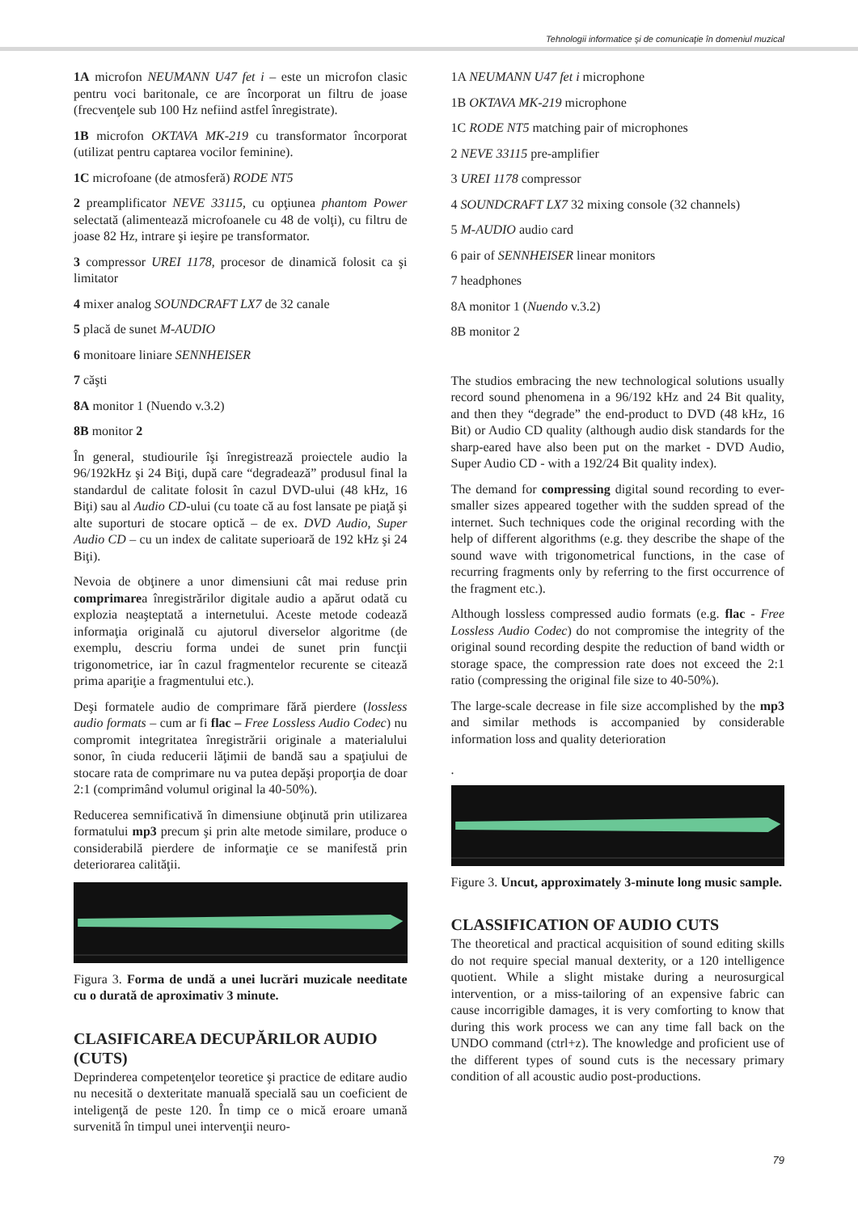Tehnologii informatice şi de comunicaţie în domeniul muzical
1A microfon NEUMANN U47 fet i – este un microfon clasic pentru voci baritonale, ce are încorporat un filtru de joase (frecvenţele sub 100 Hz nefiind astfel înregistrate).
1B microfon OKTAVA MK-219 cu transformator încorporat (utilizat pentru captarea vocilor feminine).
1C microfoane (de atmosferă) RODE NT5
2 preamplificator NEVE 33115, cu opţiunea phantom Power selectată (alimentează microfoanele cu 48 de volţi), cu filtru de joase 82 Hz, intrare şi ieşire pe transformator.
3 compressor UREI 1178, procesor de dinamică folosit ca şi limitator
4 mixer analog SOUNDCRAFT LX7 de 32 canale
5 placă de sunet M-AUDIO
6 monitoare liniare SENNHEISER
7 căşti
8A monitor 1 (Nuendo v.3.2)
8B monitor 2
În general, studiourile îşi înregistrează proiectele audio la 96/192kHz şi 24 Biţi, după care “degradează” produsul final la standardul de calitate folosit în cazul DVD-ului (48 kHz, 16 Biţi) sau al Audio CD-ului (cu toate că au fost lansate pe piaţă şi alte suporturi de stocare optică – de ex. DVD Audio, Super Audio CD – cu un index de calitate superioară de 192 kHz şi 24 Biţi).
Nevoia de obţinere a unor dimensiuni cât mai reduse prin comprimarea înregistrărilor digitale audio a apărut odată cu explozia neaşteptată a internetului. Aceste metode codează informaţia originală cu ajutorul diverselor algoritme (de exemplu, descriu forma undei de sunet prin funcţii trigonometrice, iar în cazul fragmentelor recurente se citează prima apariţie a fragmentului etc.).
Deşi formatele audio de comprimare fără pierdere (lossless audio formats – cum ar fi flac – Free Lossless Audio Codec) nu compromit integritatea înregistrării originale a materialului sonor, în ciuda reducerii lăţimii de bandă sau a spaţiului de stocare rata de comprimare nu va putea depăşi proporţia de doar 2:1 (comprimând volumul original la 40-50%).
Reducerea semnificativă în dimensiune obţinută prin utilizarea formatului mp3 precum şi prin alte metode similare, produce o considerabilă pierdere de informaţie ce se manifestă prin deteriorarea calităţii.
Figura 3. Forma de undă a unei lucrări muzicale needitate cu o durată de aproximativ 3 minute.
CLASIFICAREA DECUPĂRILOR AUDIO (CUTS)
Deprinderea competenţelor teoretice şi practice de editare audio nu necesită o dexteritate manuală specială sau un coeficient de inteligenţă de peste 120. În timp ce o mică eroare umană survenită în timpul unei intervenţii neuro-
1A NEUMANN U47 fet i microphone
1B OKTAVA MK-219 microphone
1C RODE NT5 matching pair of microphones
2 NEVE 33115 pre-amplifier
3 UREI 1178 compressor
4 SOUNDCRAFT LX7 32 mixing console (32 channels)
5 M-AUDIO audio card
6 pair of SENNHEISER linear monitors
7 headphones
8A monitor 1 (Nuendo v.3.2)
8B monitor 2
The studios embracing the new technological solutions usually record sound phenomena in a 96/192 kHz and 24 Bit quality, and then they “degrade” the end-product to DVD (48 kHz, 16 Bit) or Audio CD quality (although audio disk standards for the sharp-eared have also been put on the market - DVD Audio, Super Audio CD - with a 192/24 Bit quality index).
The demand for compressing digital sound recording to ever-smaller sizes appeared together with the sudden spread of the internet. Such techniques code the original recording with the help of different algorithms (e.g. they describe the shape of the sound wave with trigonometrical functions, in the case of recurring fragments only by referring to the first occurrence of the fragment etc.).
Although lossless compressed audio formats (e.g. flac - Free Lossless Audio Codec) do not compromise the integrity of the original sound recording despite the reduction of band width or storage space, the compression rate does not exceed the 2:1 ratio (compressing the original file size to 40-50%).
The large-scale decrease in file size accomplished by the mp3 and similar methods is accompanied by considerable information loss and quality deterioration
.
Figure 3. Uncut, approximately 3-minute long music sample.
CLASSIFICATION OF AUDIO CUTS
The theoretical and practical acquisition of sound editing skills do not require special manual dexterity, or a 120 intelligence quotient. While a slight mistake during a neurosurgical intervention, or a miss-tailoring of an expensive fabric can cause incorrigible damages, it is very comforting to know that during this work process we can any time fall back on the UNDO command (ctrl+z). The knowledge and proficient use of the different types of sound cuts is the necessary primary condition of all acoustic audio post-productions.
79